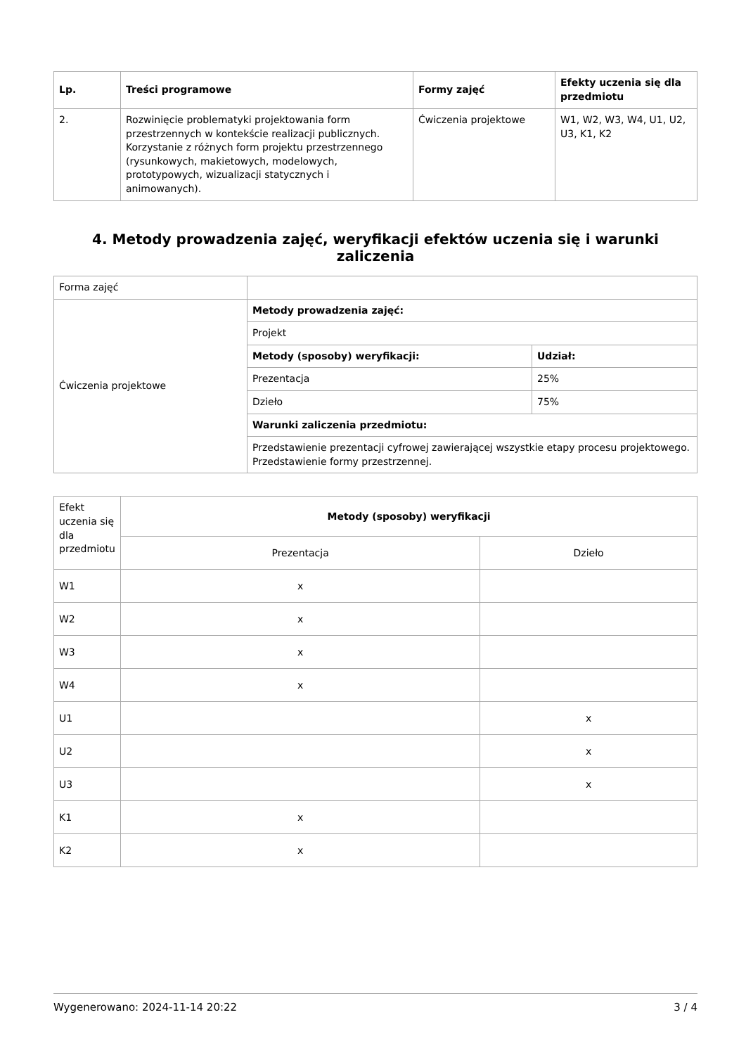| Lp. | Treści programowe | Formy zajęć | Efekty uczenia się dla przedmiotu |
| --- | --- | --- | --- |
| 2. | Rozwinięcie problematyki projektowania form przestrzennych w kontekście realizacji publicznych. Korzystanie z różnych form projektu przestrzennego (rysunkowych, makietowych, modelowych, prototypowych, wizualizacji statycznych i animowanych). | Ćwiczenia projektowe | W1, W2, W3, W4, U1, U2, U3, K1, K2 |
4. Metody prowadzenia zajęć, weryfikacji efektów uczenia się i warunki zaliczenia
| Forma zajęć | | |
| Ćwiczenia projektowe | Metody prowadzenia zajęć: | |
| | Projekt | |
| | Metody (sposoby) weryfikacji: | Udział: |
| | Prezentacja | 25% |
| | Dzieło | 75% |
| | Warunki zaliczenia przedmiotu: | |
| | Przedstawienie prezentacji cyfrowej zawierającej wszystkie etapy procesu projektowego. Przedstawienie formy przestrzennej. | |
| Efekt uczenia się dla przedmiotu | Metody (sposoby) weryfikacji | |
| | Prezentacja | Dzieło |
| W1 | x | |
| W2 | x | |
| W3 | x | |
| W4 | x | |
| U1 | | x |
| U2 | | x |
| U3 | | x |
| K1 | x | |
| K2 | x | |
Wygenerowano: 2024-11-14 20:22 3 / 4